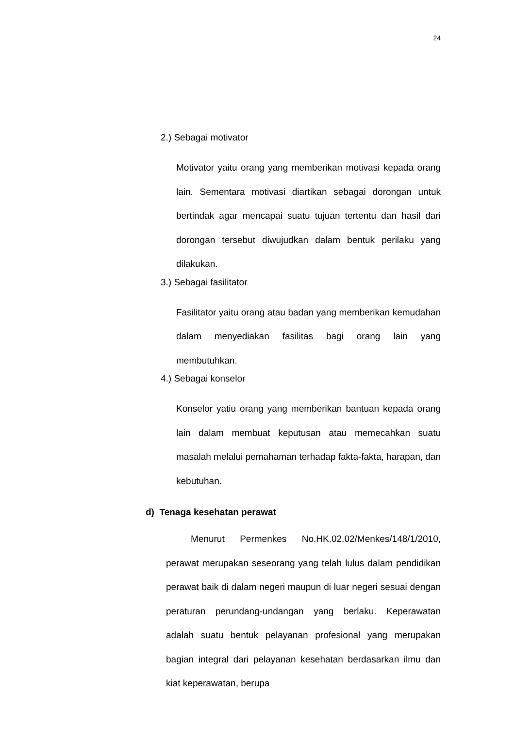24
2.) Sebagai motivator
Motivator yaitu orang yang memberikan motivasi kepada orang lain. Sementara motivasi diartikan sebagai dorongan untuk bertindak agar mencapai suatu tujuan tertentu dan hasil dari dorongan tersebut diwujudkan dalam bentuk perilaku yang dilakukan.
3.) Sebagai fasilitator
Fasilitator yaitu orang atau badan yang memberikan kemudahan dalam menyediakan fasilitas bagi orang lain yang membutuhkan.
4.) Sebagai konselor
Konselor yatiu orang yang memberikan bantuan kepada orang lain dalam membuat keputusan atau memecahkan suatu masalah melalui pemahaman terhadap fakta-fakta, harapan, dan kebutuhan.
d) Tenaga kesehatan perawat
Menurut Permenkes No.HK.02.02/Menkes/148/1/2010, perawat merupakan seseorang yang telah lulus dalam pendidikan perawat baik di dalam negeri maupun di luar negeri sesuai dengan peraturan perundang-undangan yang berlaku. Keperawatan adalah suatu bentuk pelayanan profesional yang merupakan bagian integral dari pelayanan kesehatan berdasarkan ilmu dan kiat keperawatan, berupa